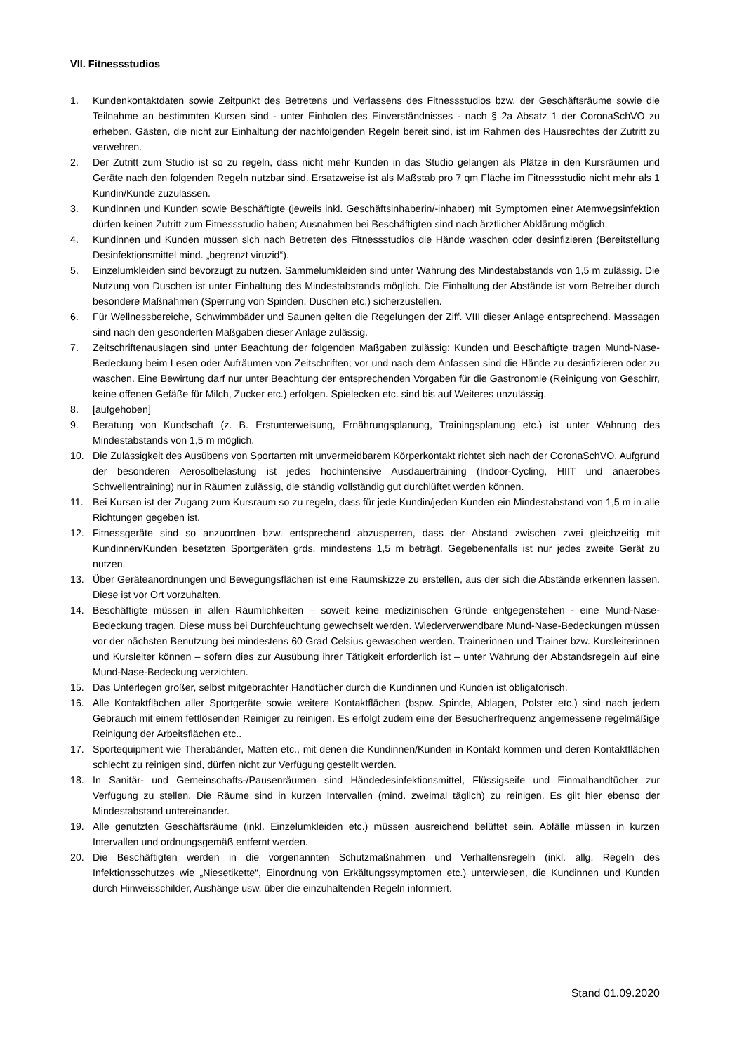VII. Fitnessstudios
1. Kundenkontaktdaten sowie Zeitpunkt des Betretens und Verlassens des Fitnessstudios bzw. der Geschäfts­räume sowie die Teilnahme an bestimmten Kursen sind - unter Einholen des Einverständnisses - nach § 2a Absatz 1 der CoronaSchVO zu erheben. Gästen, die nicht zur Einhaltung der nachfolgenden Regeln bereit sind, ist im Rahmen des Hausrechtes der Zutritt zu verwehren.
2. Der Zutritt zum Studio ist so zu regeln, dass nicht mehr Kunden in das Studio gelangen als Plätze in den Kursräumen und Geräte nach den folgenden Regeln nutzbar sind. Ersatzweise ist als Maßstab pro 7 qm Fläche im Fitnessstudio nicht mehr als 1 Kundin/Kunde zuzulassen.
3. Kundinnen und Kunden sowie Beschäftigte (jeweils inkl. Geschäftsinhaberin/-inhaber) mit Symptomen einer Atemwegsinfektion dürfen keinen Zutritt zum Fitnessstudio haben; Ausnahmen bei Beschäftigten sind nach ärztlicher Abklärung möglich.
4. Kundinnen und Kunden müssen sich nach Betreten des Fitnessstudios die Hände waschen oder desinfizieren (Bereitstellung Desinfektionsmittel mind. „begrenzt viruzid“).
5. Einzelumkleiden sind bevorzugt zu nutzen. Sammelumkleiden sind unter Wahrung des Mindestabstands von 1,5 m zulässig. Die Nutzung von Duschen ist unter Einhaltung des Mindestabstands möglich. Die Einhaltung der Abstände ist vom Betreiber durch besondere Maßnahmen (Sperrung von Spinden, Duschen etc.) sicherzustellen.
6. Für Wellnessbereiche, Schwimmbäder und Saunen gelten die Regelungen der Ziff. VIII dieser Anlage entsprechend. Massagen sind nach den gesonderten Maßgaben dieser Anlage zulässig.
7. Zeitschriftenauslagen sind unter Beachtung der folgenden Maßgaben zulässig: Kunden und Beschäftigte tragen Mund-Nase-Bedeckung beim Lesen oder Aufräumen von Zeitschriften; vor und nach dem Anfassen sind die Hände zu desinfizieren oder zu waschen. Eine Bewirtung darf nur unter Beachtung der entsprechenden Vorgaben für die Gastronomie (Reinigung von Geschirr, keine offenen Gefäße für Milch, Zucker etc.) erfolgen. Spielecken etc. sind bis auf Weiteres unzulässig.
8. [aufgehoben]
9. Beratung von Kundschaft (z. B. Erstunterweisung, Ernährungsplanung, Trainingsplanung etc.) ist unter Wahrung des Mindestabstands von 1,5 m möglich.
10. Die Zulässigkeit des Ausübens von Sportarten mit unvermeidbarem Körperkontakt richtet sich nach der CoronaSchVO. Aufgrund der besonderen Aerosolbelastung ist jedes hochintensive Ausdauertraining (Indoor-Cycling, HIIT und anaerobes Schwellentraining) nur in Räumen zulässig, die ständig vollständig gut durchlüftet werden können.
11. Bei Kursen ist der Zugang zum Kursraum so zu regeln, dass für jede Kundin/jeden Kunden ein Mindestabstand von 1,5 m in alle Richtungen gegeben ist.
12. Fitnessgeräte sind so anzuordnen bzw. entsprechend abzusperren, dass der Abstand zwischen zwei gleichzeitig mit Kundinnen/Kunden besetzten Sportgeräten grds. mindestens 1,5 m beträgt. Gegebenenfalls ist nur jedes zweite Gerät zu nutzen.
13. Über Geräteanordnungen und Bewegungsflächen ist eine Raumskizze zu erstellen, aus der sich die Abstände erkennen lassen. Diese ist vor Ort vorzuhalten.
14. Beschäftigte müssen in allen Räumlichkeiten – soweit keine medizinischen Gründe entgegenstehen - eine Mund-Nase-Bedeckung tragen. Diese muss bei Durchfeuchtung gewechselt werden. Wiederverwendbare Mund-Nase-Bedeckungen müssen vor der nächsten Benutzung bei mindestens 60 Grad Celsius gewaschen werden. Trainerinnen und Trainer bzw. Kursleiterinnen und Kursleiter können – sofern dies zur Ausübung ihrer Tätigkeit erforderlich ist – unter Wahrung der Abstandsregeln auf eine Mund-Nase-Bedeckung verzichten.
15. Das Unterlegen großer, selbst mitgebrachter Handtücher durch die Kundinnen und Kunden ist obligatorisch.
16. Alle Kontaktflächen aller Sportgeräte sowie weitere Kontaktflächen (bspw. Spinde, Ablagen, Polster etc.) sind nach jedem Gebrauch mit einem fettlösenden Reiniger zu reinigen. Es erfolgt zudem eine der Besucherfrequenz angemessene regelmäßige Reinigung der Arbeitsflächen etc..
17. Sportequipment wie Therabänder, Matten etc., mit denen die Kundinnen/Kunden in Kontakt kommen und deren Kontaktflächen schlecht zu reinigen sind, dürfen nicht zur Verfügung gestellt werden.
18. In Sanitär- und Gemeinschafts-/Pausenräumen sind Händedesinfektionsmittel, Flüssigseife und Einmalhandtücher zur Verfügung zu stellen. Die Räume sind in kurzen Intervallen (mind. zweimal täglich) zu reinigen. Es gilt hier ebenso der Mindestabstand untereinander.
19. Alle genutzten Geschäftsräume (inkl. Einzelumkleiden etc.) müssen ausreichend belüftet sein. Abfälle müssen in kurzen Intervallen und ordnungsgemäß entfernt werden.
20. Die Beschäftigten werden in die vorgenannten Schutzmaßnahmen und Verhaltensregeln (inkl. allg. Regeln des Infektionsschutzes wie „Niesetikette“, Einordnung von Erkältungssymptomen etc.) unterwiesen, die Kundinnen und Kunden durch Hinweisschilder, Aushänge usw. über die einzuhaltenden Regeln informiert.
Stand 01.09.2020